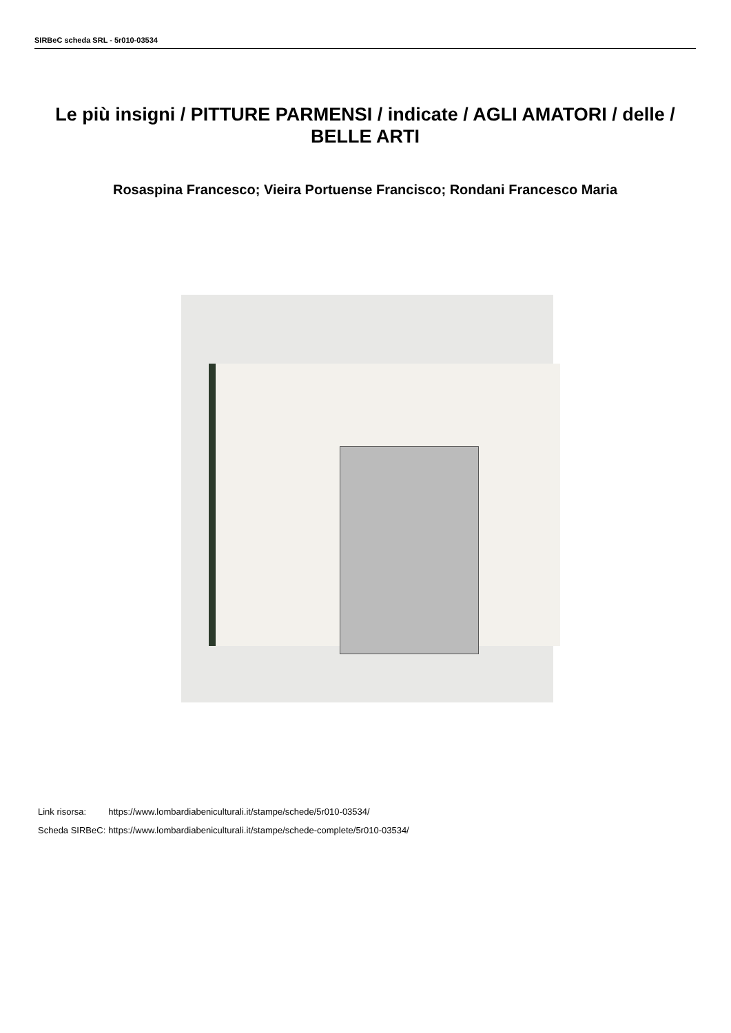SIRBeC scheda SRL - 5r010-03534
Le più insigni / PITTURE PARMENSI / indicate / AGLI AMATORI / delle / BELLE ARTI
Rosaspina Francesco; Vieira Portuense Francisco; Rondani Francesco Maria
| Link risorsa: | https://www.lombardiabeniculturali.it/stampe/schede/5r010-03534/ |
| Scheda SIRBeC: | https://www.lombardiabeniculturali.it/stampe/schede-complete/5r010-03534/ |